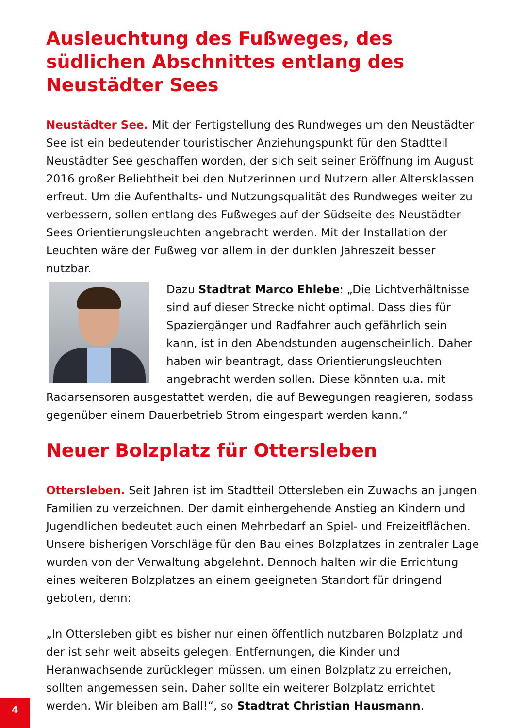Ausleuchtung des Fußweges, des südlichen Abschnittes entlang des Neustädter Sees
Neustädter See. Mit der Fertigstellung des Rundweges um den Neustädter See ist ein bedeutender touristischer Anziehungspunkt für den Stadtteil Neustädter See geschaffen worden, der sich seit seiner Eröffnung im August 2016 großer Beliebtheit bei den Nutzerinnen und Nutzern aller Altersklassen erfreut. Um die Aufenthalts- und Nutzungsqualität des Rundweges weiter zu verbessern, sollen entlang des Fußweges auf der Südseite des Neustädter Sees Orientierungsleuchten angebracht werden. Mit der Installation der Leuchten wäre der Fußweg vor allem in der dunklen Jahreszeit besser nutzbar.
Dazu Stadtrat Marco Ehlebe: „Die Lichtverhältnisse sind auf dieser Strecke nicht optimal. Dass dies für Spaziergänger und Radfahrer auch gefährlich sein kann, ist in den Abendstunden augenscheinlich. Daher haben wir beantragt, dass Orientierungsleuchten angebracht werden sollen. Diese könnten u.a. mit Radarsensoren ausgestattet werden, die auf Bewegungen reagieren, sodass gegenüber einem Dauerbetrieb Strom eingespart werden kann.“
Neuer Bolzplatz für Ottersleben
Ottersleben. Seit Jahren ist im Stadtteil Ottersleben ein Zuwachs an jungen Familien zu verzeichnen. Der damit einhergehende Anstieg an Kindern und Jugendlichen bedeutet auch einen Mehrbedarf an Spiel- und Freizeitflächen. Unsere bisherigen Vorschläge für den Bau eines Bolzplatzes in zentraler Lage wurden von der Verwaltung abgelehnt. Dennoch halten wir die Errichtung eines weiteren Bolzplatzes an einem geeigneten Standort für dringend geboten, denn:
„In Ottersleben gibt es bisher nur einen öffentlich nutzbaren Bolzplatz und der ist sehr weit abseits gelegen. Entfernungen, die Kinder und Heranwachsende zurücklegen müssen, um einen Bolzplatz zu erreichen, sollten angemessen sein. Daher sollte ein weiterer Bolzplatz errichtet werden. Wir bleiben am Ball!“, so Stadtrat Christian Hausmann.
4